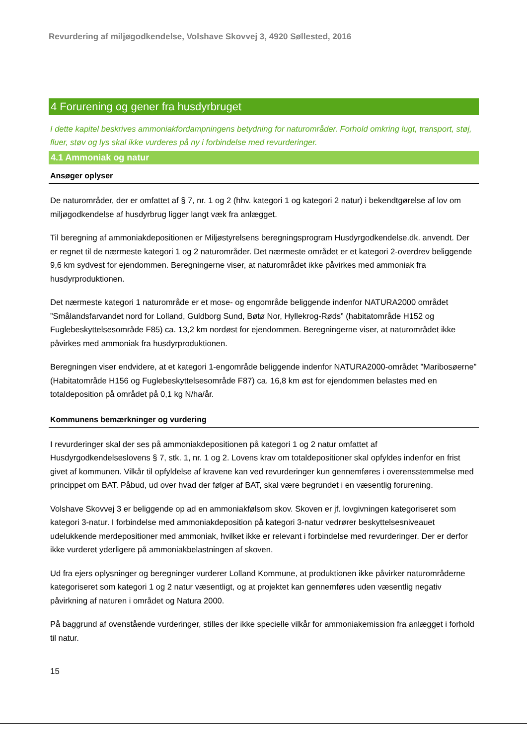Revurdering af miljøgodkendelse, Volshave Skovvej 3, 4920 Søllested, 2016
4 Forurening og gener fra husdyrbruget
I dette kapitel beskrives ammoniakfordampningens betydning for naturområder. Forhold omkring lugt, transport, støj, fluer, støv og lys skal ikke vurderes på ny i forbindelse med revurderinger.
4.1 Ammoniak og natur
Ansøger oplyser
De naturområder, der er omfattet af § 7, nr. 1 og 2 (hhv. kategori 1 og kategori 2 natur) i bekendtgørelse af lov om miljøgodkendelse af husdyrbrug ligger langt væk fra anlægget.
Til beregning af ammoniakdepositionen er Miljøstyrelsens beregningsprogram Husdyrgodkendelse.dk. anvendt. Der er regnet til de nærmeste kategori 1 og 2 naturområder. Det nærmeste området er et kategori 2-overdrev beliggende 9,6 km sydvest for ejendommen. Beregningerne viser, at naturområdet ikke påvirkes med ammoniak fra husdyrproduktionen.
Det nærmeste kategori 1 naturområde er et mose- og engområde beliggende indenfor NATURA2000 området ”Smålandsfarvandet nord for Lolland, Guldborg Sund, Bøtø Nor, Hyllekrog-Røds” (habitatområde H152 og Fuglebeskyttelsesområde F85) ca. 13,2 km nordøst for ejendommen. Beregningerne viser, at naturområdet ikke påvirkes med ammoniak fra husdyrproduktionen.
Beregningen viser endvidere, at et kategori 1-engområde beliggende indenfor NATURA2000-området ”Maribosøerne” (Habitatområde H156 og Fuglebeskyttelsesområde F87) ca. 16,8 km øst for ejendommen belastes med en totaldeposition på området på 0,1 kg N/ha/år.
Kommunens bemærkninger og vurdering
I revurderinger skal der ses på ammoniakdepositionen på kategori 1 og 2 natur omfattet af Husdyrgodkendelseslovens § 7, stk. 1, nr. 1 og 2. Lovens krav om totaldepositioner skal opfyldes indenfor en frist givet af kommunen. Vilkår til opfyldelse af kravene kan ved revurderinger kun gennemføres i overensstemmelse med princippet om BAT. Påbud, ud over hvad der følger af BAT, skal være begrundet i en væsentlig forurening.
Volshave Skovvej 3 er beliggende op ad en ammoniakfølsom skov. Skoven er jf. lovgivningen kategoriseret som kategori 3-natur. I forbindelse med ammoniakdeposition på kategori 3-natur vedrører beskyttelsesniveauet udelukkende merdepositioner med ammoniak, hvilket ikke er relevant i forbindelse med revurderinger. Der er derfor ikke vurderet yderligere på ammoniakbelastningen af skoven.
Ud fra ejers oplysninger og beregninger vurderer Lolland Kommune, at produktionen ikke påvirker naturområderne kategoriseret som kategori 1 og 2 natur væsentligt, og at projektet kan gennemføres uden væsentlig negativ påvirkning af naturen i området og Natura 2000.
På baggrund af ovenstående vurderinger, stilles der ikke specielle vilkår for ammoniakemission fra anlægget i forhold til natur.
15